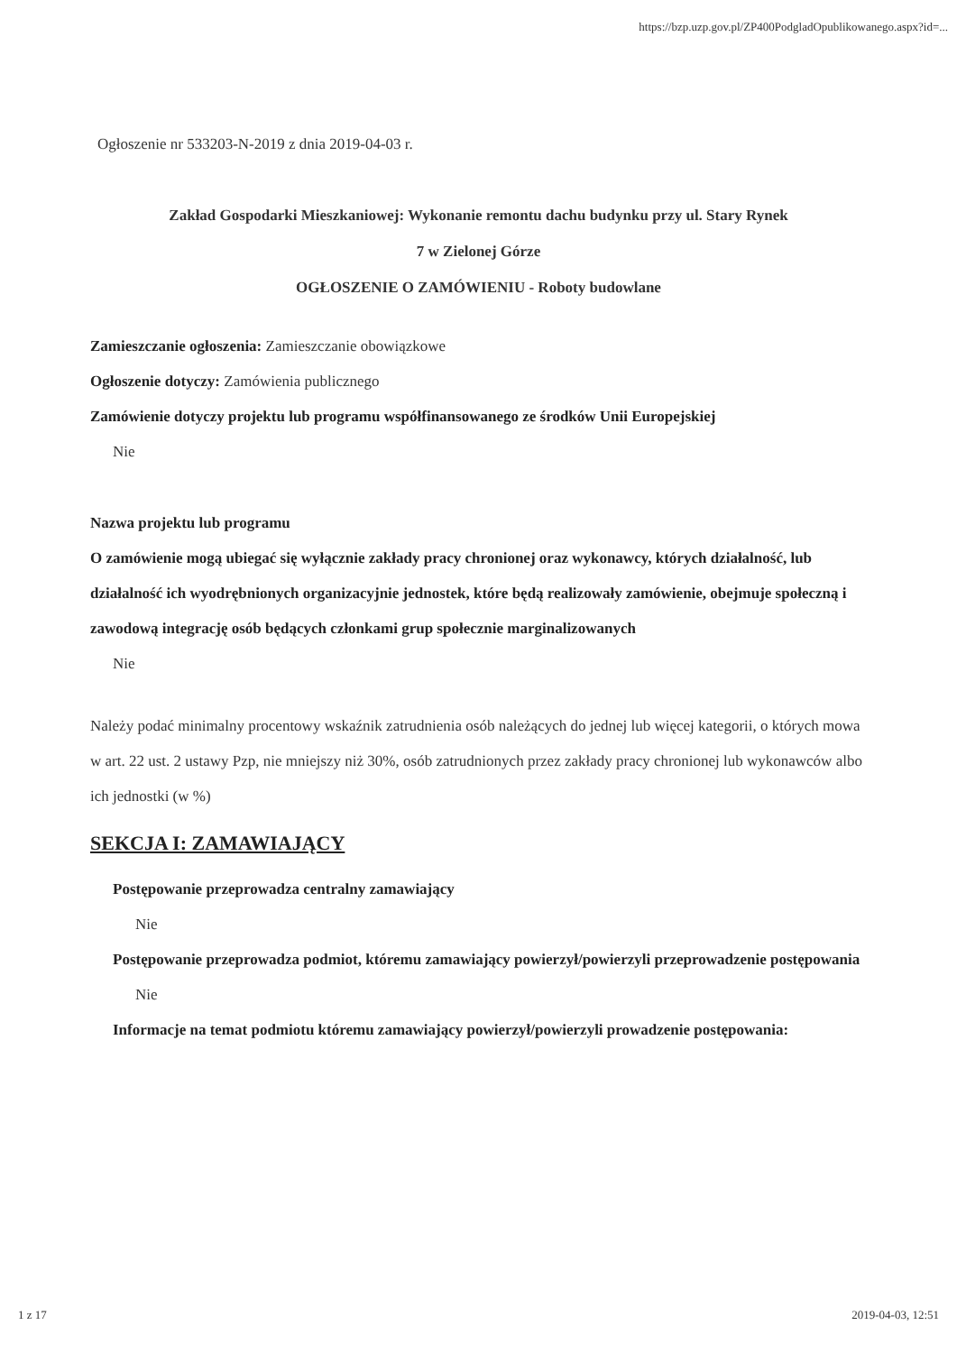https://bzp.uzp.gov.pl/ZP400PodgladOpublikowanego.aspx?id=...
Ogłoszenie nr 533203-N-2019 z dnia 2019-04-03 r.
Zakład Gospodarki Mieszkaniowej: Wykonanie remontu dachu budynku przy ul. Stary Rynek
7 w Zielonej Górze
OGŁOSZENIE O ZAMÓWIENIU - Roboty budowlane
Zamieszczanie ogłoszenia: Zamieszczanie obowiązkowe
Ogłoszenie dotyczy: Zamówienia publicznego
Zamówienie dotyczy projektu lub programu współfinansowanego ze środków Unii Europejskiej
Nie
Nazwa projektu lub programu
O zamówienie mogą ubiegać się wyłącznie zakłady pracy chronionej oraz wykonawcy, których działalność, lub działalność ich wyodrębnionych organizacyjnie jednostek, które będą realizowały zamówienie, obejmuje społeczną i zawodową integrację osób będących członkami grup społecznie marginalizowanych
Nie
Należy podać minimalny procentowy wskaźnik zatrudnienia osób należących do jednej lub więcej kategorii, o których mowa w art. 22 ust. 2 ustawy Pzp, nie mniejszy niż 30%, osób zatrudnionych przez zakłady pracy chronionej lub wykonawców albo ich jednostki (w %)
SEKCJA I: ZAMAWIAJĄCY
Postępowanie przeprowadza centralny zamawiający
Nie
Postępowanie przeprowadza podmiot, któremu zamawiający powierzył/powierzyli przeprowadzenie postępowania
Nie
Informacje na temat podmiotu któremu zamawiający powierzył/powierzyli prowadzenie postępowania:
1 z 17 2019-04-03, 12:51